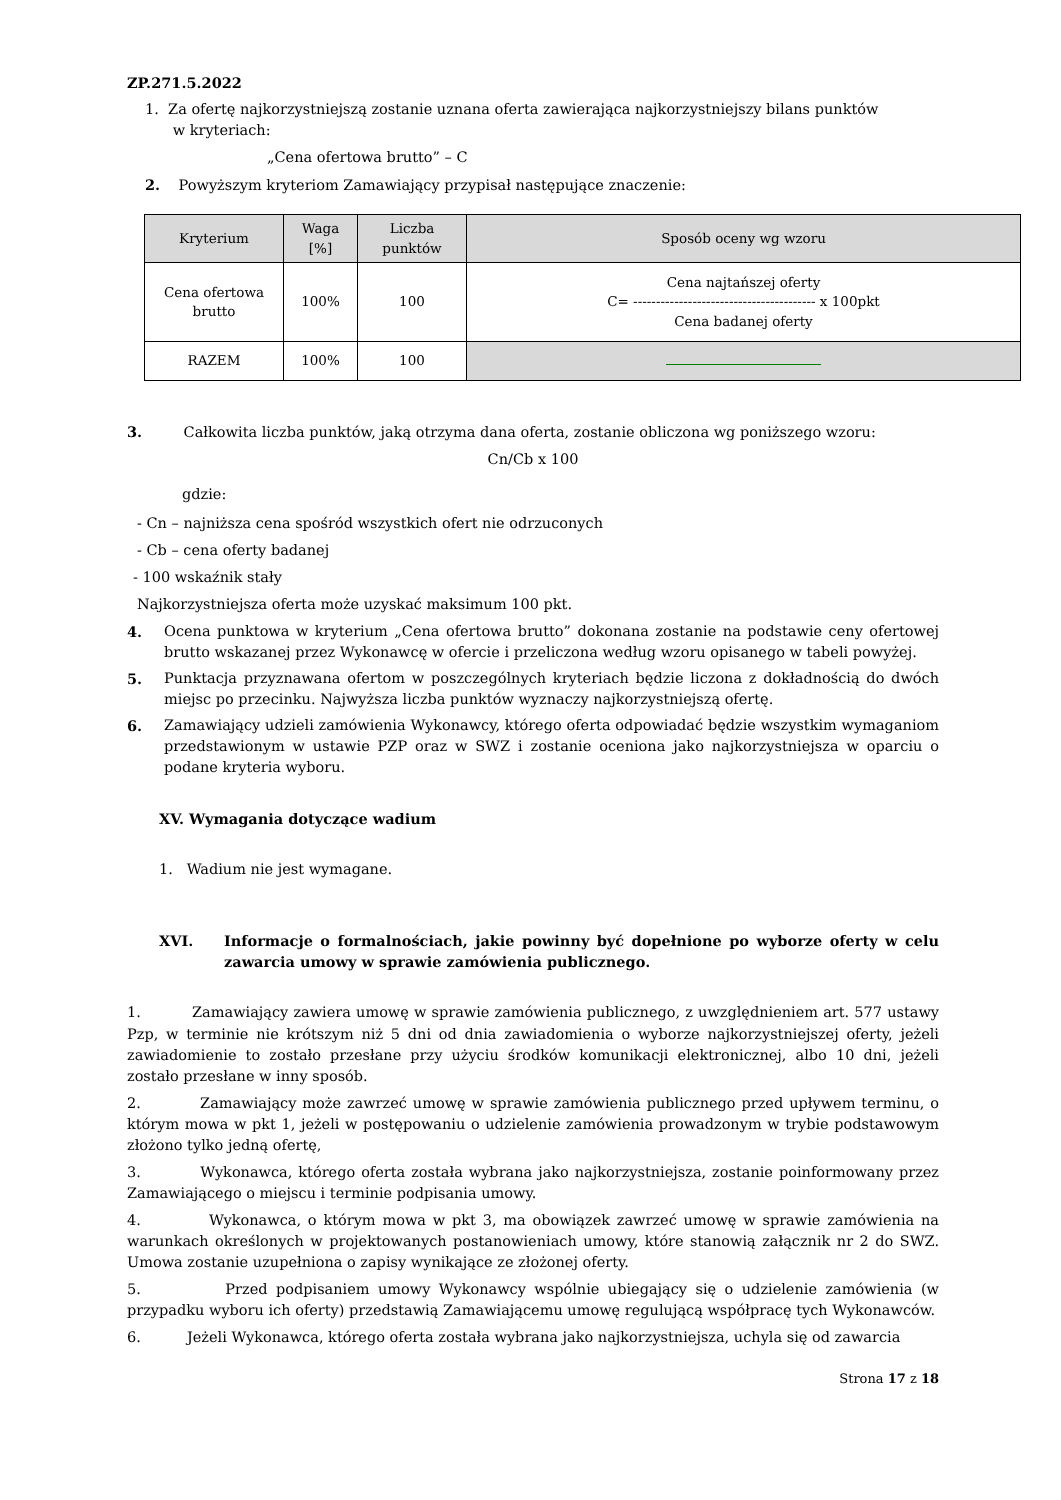ZP.271.5.2022
1. Za ofertę najkorzystniejszą zostanie uznana oferta zawierająca najkorzystniejszy bilans punktów
w kryteriach:
„Cena ofertowa brutto” – C
2. Powyższym kryteriom Zamawiający przypisał następujące znaczenie:
| Kryterium | Waga [%] | Liczba punktów | Sposób oceny wg wzoru |
| --- | --- | --- | --- |
| Cena ofertowa brutto | 100% | 100 | Cena najtańszej oferty C= ---------------------------------------- x 100pkt Cena badanej oferty |
| RAZEM | 100% | 100 | |
3. Całkowita liczba punktów, jaką otrzyma dana oferta, zostanie obliczona wg poniższego wzoru:
Cn/Cb x 100
gdzie:
- Cn – najniższa cena spośród wszystkich ofert nie odrzuconych
- Cb – cena oferty badanej
- 100 wskaźnik stały
Najkorzystniejsza oferta może uzyskać maksimum 100 pkt.
4. Ocena punktowa w kryterium „Cena ofertowa brutto” dokonana zostanie na podstawie ceny ofertowej brutto wskazanej przez Wykonawcę w ofercie i przeliczona według wzoru opisanego w tabeli powyżej.
5. Punktacja przyznawana ofertom w poszczególnych kryteriach będzie liczona z dokładnością do dwóch miejsc po przecinku. Najwyższa liczba punktów wyznaczy najkorzystniejszą ofertę.
6. Zamawiający udzieli zamówienia Wykonawcy, którego oferta odpowiadać będzie wszystkim wymaganiom przedstawionym w ustawie PZP oraz w SWZ i zostanie oceniona jako najkorzystniejsza w oparciu o podane kryteria wyboru.
XV. Wymagania dotyczące wadium
1. Wadium nie jest wymagane.
XVI. Informacje o formalnościach, jakie powinny być dopełnione po wyborze oferty w celu zawarcia umowy w sprawie zamówienia publicznego.
1. Zamawiający zawiera umowę w sprawie zamówienia publicznego, z uwzględnieniem art. 577 ustawy Pzp, w terminie nie krótszym niż 5 dni od dnia zawiadomienia o wyborze najkorzystniejszej oferty, jeżeli zawiadomienie to zostało przesłane przy użyciu środków komunikacji elektronicznej, albo 10 dni, jeżeli zostało przesłane w inny sposób.
2. Zamawiający może zawrzeć umowę w sprawie zamówienia publicznego przed upływem terminu, o którym mowa w pkt 1, jeżeli w postępowaniu o udzielenie zamówienia prowadzonym w trybie podstawowym złożono tylko jedną ofertę,
3. Wykonawca, którego oferta została wybrana jako najkorzystniejsza, zostanie poinformowany przez Zamawiającego o miejscu i terminie podpisania umowy.
4. Wykonawca, o którym mowa w pkt 3, ma obowiązek zawrzeć umowę w sprawie zamówienia na warunkach określonych w projektowanych postanowieniach umowy, które stanowią załącznik nr 2 do SWZ. Umowa zostanie uzupełniona o zapisy wynikające ze złożonej oferty.
5. Przed podpisaniem umowy Wykonawcy wspólnie ubiegający się o udzielenie zamówienia (w przypadku wyboru ich oferty) przedstawią Zamawiającemu umowę regulującą współpracę tych Wykonawców.
6. Jeżeli Wykonawca, którego oferta została wybrana jako najkorzystniejsza, uchyla się od zawarcia
Strona 17 z 18